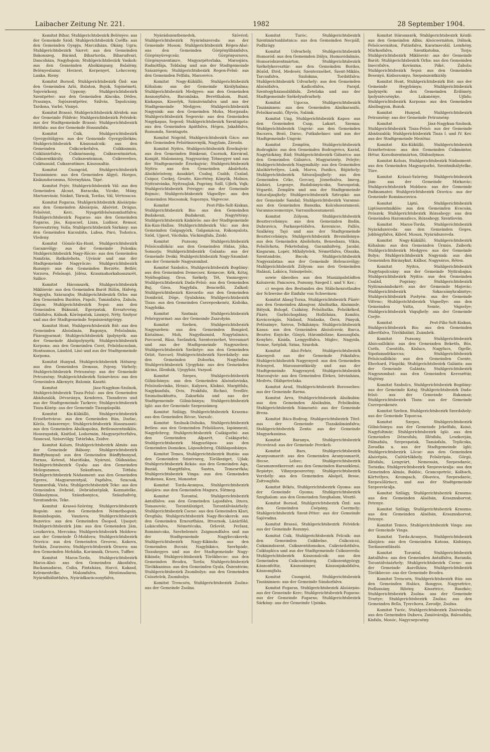Laibacher Zeitung Nr. 221. 1982 28 September 1904.
Komitat Bihar, Stuhlgerichtsbezirk Belényes: aus der Gemeinde Szód; Stuhlgerichtsbezirk Cséffa: aus den Gemeinden Gyapju, Marcziháza, Okány, Ugra; Stuhlgerichtsbezirk Sárret: aus den Gemeinden Bakonszeg, Báránd, Bihartorda, Biharudvari, Dancsháza, Nagybajom; Stuhlgerichtsbezirk Vaskoh: aus den Gemeinden Alsókimpany, Balalény, Belényeslazur, Herzest, Kerpenyet, Lehecseny, Lunka, Rieny.
Komitat Borsod, Stuhlgerichtsbezirk Ózd: aus den Gemeinden Arló, Balaton, Bojok, Sajónémeti, Sajovárkony, Uppony; Stuhlgerichtsbezirk Szentpéter: aus den Gemeinden Alacska, Dédes, Prasznya, Sajószentpéter, Szilvás, Tapolcsány, Tardona, Varbó, Visnyó.
Komitat Brassó, Stuhlgerichtsbezirk Alvidek: aus der Gemeinde Földvár; Stuhlgerichtsbezirk Felvidek: aus der Stadtgemeinde Brassó; Stuhlgerichtsbezirk Hétfalu: aus der Gemeinde Hosszufalu.
Komitat Csik, Stuhlgerichtsbezirk Gyergyótölgyes: aus der Gemeinde Gyergyóbékás; Stuhlgerichtsbezirk Kászonalcsik: aus den Gemeinden Csikcsekefalva, Csikkozmás, Csiklázárfalva, Csikménaság, Csikszentmárton, Csikszentkirály, Csikszentsimon, Csikverebes, Csiktusnád, Csikszentimre, Kászonaltiz.
Komitat Csongrád, Stuhlgerichtsbezirk Tiszáninnen: aus den Gemeinden Algyö, Horgos, Kiskundorozsma, Sövényháza, Tápé.
Komitat Fejér, Stuhlgerichtsbezirk Vál: aus den Gemeinden Alcsut, Baracska, Vicske, Mány, Martonvásár, Sóskut, Tárnok, Tordas, Vál, Vértesacsa.
Komitat Fogaras, Stuhlgerichtsbezirk Alsóárpás: aus den Gemeinden Alsóárpás, Alsóvist, Drágus, Felsövist, Kerc, Nyugotifelsöszombatfalva; Stuhlgerichtsbezirk Fogaras: aus den Gemeinden Fogaras, Jás, Kopacsel, Lisza, Ludisor, Rensor, Szevesztrény, Voila; Stuhlgerichtsbezirk Sárkány: aus den Gemeinden Kucsuláta, Lubsa, Páró, Todorica, Vledeny.
Komitat Gömör-Kis-Hont, Stuhlgerichtsbezirk Garamvölgy: aus der Gemeinde Polonka; Stuhlgerichtsbezirk Nagy-Röcze: aus den Gemeinden Nandrás, Ratkolehota, Ujvásár und aus der Stadtgemeinde Nagyröcze; Stuhlgerichtsbezirk Rozsnyó: aus den Gemeinden Berzéte, Betlér, Vorzova, Felsösajó, Jólész, Kraszna­horkaho­sszurét, Szilice.
Komitat Háromszék, Stuhlgerichtsbezirk Miklósvár: aus den Gemeinden Barót Bölön, Hidvég, Nagyajta, Száraz­ajta; Stuhlgerichtsbezirk Orba: aus den Gemeinden Barátos, Papolc, Tamásfalva, Zabola, Zágon; Stuhlgerichtsbezirk Sepsi: aus den Gemeinden Bükszád, Egerpatak, Eresztevény, Gidófalva, Kálnok, Köröspatak, Lisznyó, Néty, Szotyor und aus der Stadtgemeinde Sepsiszentgyörgy.
Komitat Hont, Stuhlgerichtsbezirk Bát: aus den Gemeinden Alsóalmás, Bagonya, Felsöalmás, Füzesgyarmat; Stuhlgerichtsbezirk Ipolynyék: aus der Gemeinde Alsóipolynyék; Stuhlgerichtsbezirk Korpona: aus den Gemeinden Cseri, Felsödacsolam, Hontsomos, Lászlód, Lisó und aus der Stadtgemeinde Korpona.
Komitat Hunyad, Stuhlgerichtsbezirk Hátszeg: aus den Gemeinden Demsus, Pojeny, Várhely; Stuhlgerichtsbezirk Petrozsény: aus der Gemeinde Petrozsény; Stuhlgerichtsbezirk Szászváros: aus den Gemeinden Alkenyér, Balomir, Kasztó.
Komitat Jász-Nagykun-Szolnok, Stuhlgerichtsbezirk Tisza-Felsö: aus den Gemeinden Abádszalók, Dévaványa, Kenderes, Tiszaderzs und aus der Stadtgemeinde Turkeve; Stuhlgerichtsbezirk Tisza-Közép: aus der Gemeinde Tiszapüspöki.
Komitat Kis-Küküllö, Stuhlgerichtsbezirk Erzsébetváros: aus den Gemeinden Bún, Darlac, Körös, Szászernye; Stuhlgerichtsbezirk Hosszuaszó: aus den Gemeinden Alsókapolna, Betlenszentmiklós, Hosszupatak, Kisitlod, Lodormán, Magyarpéterfalva, Szancsal, Szászvölgy, Tatárlaka, Zsidve.
Komitat Kolozs, Stuhlgerichtsbezirk Almás: aus der Gemeinde Bábony; Stuhlgerichtsbezirk Bánffyhunyad: aus den Gemeinden Bánffyhunyad, Farnas, Ketesd, Marótlaka, Nyárszó, Oláhnádas; Stuhlgerichtsbezirk Gyalu: aus den Gemeinden Melegszamos, Szászfenes, Tótfalu; Stuhlgerichtsbezirk Nádasment: aus den Gemeinden Egeres, Magyarszentpál, Papfalva, Szucsak, Szumurduk, Vista; Stuhlgerichtsbezirk Teke: aus den Gemeinden Debrád, Debrádszéplak, Kozmatelke, Oláhsolymos, Szászbanyica, Szászludvég, Szentandrás, Teke.
Komitat Krassó-Szörény, Stuhlgerichtsbezirk Bogsán: aus den Gemeinden Németbogsán, Románbogsán, Vasziova; Stuhlgerichtsbezirk Bozovics: aus den Gemeinden Ösopod, Ujsopot; Stuhlgerichtsbezirk Jám: aus den Gemeinden Jám, Leszkovica, Mercsina; Stuhlgerichtsbezirk Moldova: aus der Gemeinde Ó-Moldova; Stuhlgerichtsbezirk Oravica: aus den Gemeinden Greovac, Kakova, Székás, Zsurzsova; Stuhlgerichtsbezirk Orsova: aus den Gemeinden Mehádia, Korámnik, Orsova, Tuffier.
Komitat Maros-Torda, Stuhlgerichtsbezirk Maros-Alsó: aus den Gemeinden Akosfalva, Backamadaras, Csiba, Fintaháza, Harcó, Kakasd, Kelementelke, Malomfalva, Mezömadaras, Nyárádbálintfalva, Nyárádkarácsonyfalva,
Nyárádszentbenedek, Szövérd; Stuhlgerichtsbezirk Nyárádszereda: aus der Gemeinde Moson; Stuhlgerichtsbezirk Régen-Alsó: aus den Gemeinden Görgénylibánfalva, Görgényüvegcsür, Görgényorsova, Görgényszentimre, Magyarpéterlaka, Marosjára, Radnótfája, Toldalag und aus der Stadtgemeinde Szászrégen; Stuhlgerichtsbezirk Regen-Felsö: aus den Gemeinden Felfalu, Marosvécs.
Komitat Nagy-Küküllö, Stuhlgerichtsbezirk Köhalom: aus der Gemeinde Királyhalma; Stuhlgerichtsbezirk Medgyes: aus den Gemeinden Asszonyfalva, Baromlaka, Beretthalom, Buzd, Kiskapus, Kisselyk, Szászivánfalva und aus der Stadtgemeinde Medgyes; Stuhlgerichtsbezirk Nagysink: aus den Gemeinden Moha, Morgauda; Stuhlgerichtsbezirk Segesvár: aus den Gemeinden Nagykapus, Segesd; Stuhlgerichtsbezirk Szentágota: aus den Gemeinden Apátfalva, Hégen, Jakabfalva, Rozsonda, Szentagota.
Komitat Nógrád, Stuhlgerichtsbezirk Gács: aus den Gemeinden Felsötiszovnyik, Nagylam, Závoda.
Komitat Nyitra, Stuhlgerichtsbezirk Érsekujvár: aus den Gemeinden Bánkeszi, Csornok, Kisvárad, Komját, Malomszeg, Nagysurány, Tótmegyer und aus der Stadtgemeinde Érsekujvár; Stuhlgerichtsbezirk Nyitra: aus den Gemeinden Abalehota, Alsókörösteny, Assakürt, Csabaj, Csabb, Csalad, Csápor, Csekej, Geszte, Kiscétény, Könyök, Molnos, Nyitraivánka, Nyitraujlak, Pográny, Szill, Ujbék, Vajk; Stuhlgerichtsbezirk Privigye: aus der Gemeinde Bajmóc; Stuhlgerichtsbezirk Vágsellye: aus den Gemeinden Mocsonok, Sopornya, Vágvecse.
Komitat Pest-Pilis-Solt-Kiskun, Stuhlgerichtsbezirk Bia: aus den Gemeinden Budakeszi, Budakeszi, Nagytétény; Stuhlgerichtsbezirk Kiskörös: aus der Stadtgemeinde Kis-Kun-Hallas; Stuhlgerichtsbezirk Vác: aus den Gemeinden Galgagyörk, Galgamácsa, Rákospalota, Sződ, Ujpest, Vácduka, Váckisujfalu, Zsidó.
Komitat Pozsony, Stuhlgerichtsbezirk Felsöcsallóköz: aus den Gemeinden Hidas, Jóka, Somorja; Stuhlgerichtsbezirk Galanta: aus der Gemeinde Deáki; Stuhlgerichtsbezirk Nagy-Szombat: aus der Gemeinde Nagyszombat.
Komitat Szabolcs, Stuhlgerichtsbezirk Bogdány: aus den Gemeinden Demecser, Kemecse, Kék, Kótaj, Nyírbogdány, Oros, Székely, Tét, Vasmegyer; Stuhlgerichtsbezirk Dada-Felsö: aus den Gemeinden Buj, Gáva, Nagyfalu, Bencsellö, Zalkod; Stuhlgerichtsbezirk Kisvarda: aus den Gemeinden Dombrád, Döge, Gyulaháza; Stuhlgerichtsbezirk Tisza: aus den Gemeinden Cserepeskenéz, Kisbáka, Nagybáka.
Komitat Szatmár, Stuhlgerichtsbezirk Fehérgyarmat: aus der Gemeinde Zsarolyán.
Komitat Szeben, Stuhlgerichtsbezirk Nagyszeben: aus den Gemeinden Bongárd, Kistalmac, Moh, Nagydisznód, Nagytalmács, Porcsesd, Rüsz, Szelindek, Szenterzsébet, Veresmart und aus der Stadtgemeinde Nagyszeben; Stuhlgerichtsbezirk Szelistye: aus den Gemeinden Orlát, Szecsel; Stuhlgerichtsbezirk Szerdahely: aus den Gemeinden Doborka, Nagyludas; Stuhlgerichtsbezirk Ujegyház: aus den Gemeinden Alcina, Illenbák, Ujegyház, Vurpod.
Komitat Szepes, Stuhlgerichtsbezirk Gölnicbánya: aus den Gemeinden Alsószlovinka, Felsöszlovinka, Hrisóc, Kalyava, Kluknó, Margitfalu, Nagykunfalu, Ovis, Prakfalu, Richnó, Svedlér, Szomolnokhutta, Zakarfalu und aus der Stadtgemeinde Gölnicbánya; Stuhlgerichtsbezirk Igló: aus der Gemeinde Szepessümeg.
Komitat Szilágy, Stuhlgerichtsbezirk Kraszna: aus den Gemeinden Récse, Varsolc.
Komitat Szolnok-Doboka, Stuhlgerichtsbezirk Betlen: aus den Gemeinden Felsöilosva, Ispánmezö, Nagydebreg; Stuhlgerichtsbezirk Csákigorbó: aus den Gemeinden Alparét, Csákigorbó; Stuhlgerichtsbezirk Magyarlápos: aus den Gemeinden Domokos, Láposdebreg, Oláhlaposbánya.
Komitat Temes, Stuhlgerichtsbezirk Buziás: aus den Gemeinden Szinérszeg, Töröksziget, Ujlak; Stuhlgerichtsbezirk Rekás: aus den Gemeinden Aga, Buzád, Margitfalva, Sustra, Temesrékás; Stuhlgerichtsbezirk Vinga: aus den Gemeinden Brukenau, Knez, Monostor.
Komitat Torda-Aranyos, Stuhlgerichtsbezirk Alsójára: aus den Gemeinden Magura, Sütmeg.
Komitat Torontal, Stuhlgerichtsbezirk Antalfalva: aus den Gemeinden Lajosfalva, Dzora, Tomasovác, Torontálsziget, Torontálvásárhely; Stuhlgerichtsbezirk Csene: aus den Gemeinden Klari, Óregfalu; Stuhlgerichtsbezirk Nagy-Becskerek: aus den Gemeinden Ernesztháza, Ittvarnok, Lázárföld, Lukácsfalva, Németécska, Orlovát, Perlasz, Románécska, Szerbelemér, Zsigmondfalva und aus der Stadtgemeinde Nagybecskerek; Stuhlgerichtsbezirk Nagy-Kikinda: aus den Gemeinden Bocsár, Nagybikács, Szerbpáde, Tiszahegyes und aus der Stadtgemeinde Nagy-Kikinda; Stuhlgerichtsbezirk Törökbecse: aus den Gemeinden Beodra, Torda; Stuhlgerichtsbezirk Törökkanizsa: aus den Gemeinden Gyala, Öszentiván; Stuhlgerichtsbezirk Zsombolya: aus den Gemeinden Csösztelek, Zsombolya.
Komitat Trencsén, Stuhlgerichtsbezirk Zsolna: aus der Gemeinde Zsolna.
Komitat Turóc, Stuhlgerichtsbezirk Szentmártonblatnica: aus den Gemeinden Necpáll, Podhrágy.
Komitat Udvarhely, Stuhlgerichtsbezirk Homoród: aus den Gemeinden Dálya, Homoródalmás, Homoródszentmárton, Stuhlgerichtsbezirk Székelykeresztúr: aus den Gemeinden Bordos, Bözöd, Etéd, Medesér, Szenterzsébet, Szent-Miklós, Tarcsafalva, Szolokma, Tordátfalva; Stuhlgerichtsbezirk Udvarhely: aus den Gemeinden Alsósófalva, Kadicsfalva, Parajd, Szentegyházasoláhfalu, Zetelaka und aus der Stadtgemeinde Székelyudvarhely.
Komitat Ugocsa, Stuhlgerichtsbezirk Tiszáninnen: aus den Gemeinden Alsókaraszló, Felsökaraszló, Ölyvös, Salánk.
Komitat Ung, Stuhlgerichtsbezirk Kapos: aus den Gemeinden Csap, Lakart, Szenna; Stuhlgerichtsbezirk Ungvár: aus den Gemeinden Bacsava, Bezö, Daroc, Putkahelmec und aus der Stadtgemeinde Ungvár.
Komitat Zemplén, Stuhlgerichtsbezirk Bodrogköz: aus den Gemeinden Bodrogvécs, Karád, Nagytárkány, Rád; Stuhlgerichtsbezirk Gálszécs: aus den Gemeinden Gálszécs, Magyarizsép, Pelejte; Stuhlgerichtsbezirk Nagymihály: aus den Gemeinden Alsókörtvélyes, Lask, Morva, Pazdics, Bájárhely; Stuhlgerichtsbezirk Sátoraljaujhely: aus den Gemeinden Céke, Gercsej, Józsefsalva, Imreg, Kisbári, Legenye, Rudabányácska, Sarospatak, Végardó, Zemplén und aus der Stadtgemeinde Sátoraljaujhely; Stuhlgerichtsbezirk Sztropkó: aus der Gemeinde Sandal; Stuhlgerichtsbezirk Varannó: aus den Gemeinden Banszka, Kolcshosszumezö, Varannocsemernye, Varranóhosszumezö.
Komitat Zólyom, Stuhlgerichtsbezirk Besztercebánya: aus den Gemeinden Badin, Dubravica, Farkaspetöfalva, Kerenicse, Pallós, Szalkény, Tajó und aus der Stadtgemeinde Besztercebánya; Stuhlgerichtsbezirk Breznóbánya: aus den Gemeinden Alsólehota, Beneshaza, Vikás, Felsölehota, Feketebalog, Garamhidvég, Jarabó, Kisgaram, Lopér, Mihálytelek, Németfalva, Olaszka, Szentandrás, Bacok; Stuhlgerichtsbezirk Nagyszalatna: aus der Gemeinde Helencsvölgy; Stuhlgerichtsbezirk Zólyom: aus den Gemeinden Halászi, Lakóca, Szászpelsöc,
sowie überdies aus den Munizipalstädten Kolozsvár, Pancsova, Pozsony, Szeged I. und V. Ker.;
c) wegen des Bestandes des Stäbchenrotlaufes der Schweine die Einfuhr von Schweinen:
Komitat Abauj-Torna, Stuhlgerichtsbezirk Füzér: aus den Gemeinden Abaujvar, Alsóhutka, Alsómisle, Bátyok, Bologd, Csákány, Felsöhutka, Felsökéked, Füzér, Garbócbogdány, Hollóháza, Komlós, Kovácsvágás, Nádasd, Nádaska, Ósva, Pányok, Petöszinye, Széros, Telkibánya; Stuhlgerichtsbezirk Kassa: aus den Gemeinden Alsóolcsvár, Barca, Beszter, Enyicke, Gönyü, Hárombölzse, Kassaujfalu, Kenyhéc, Kisida, Lengyelfalva, Miglec, Nagyida, Semse, Széplak, Szina, Szurdok.
Komitat Alsó-Fehér, Stuhlgerichtsbezirk Kisenyed: aus der Gemeinde Pókafalva; Stuhlgerichtsbezirk Nagyenyed: aus den Gemeinden Felenyed, Marosszentkirály und aus der Stadtgemeinde Nagyenyed; Stuhlgerichtsbezirk Marosujvár: aus den Gemeinden Elekes, Istvánháza, Medvés, Oláhpeterlaka.
Komitat Arad, Stuhlgerichtsbezirk Borossebes: aus der Gemeinde Ravna.
Komitat Árva, Stuhlgerichtsbezirk Alsókubin: aus den Gemeinden Alsókubin, Felsökubin; Stuhlgerichtsbezirk Námesztó: aus der Gemeinde Breza.
Komitat Bács-Bodrog, Stuhlgerichtsbezirk Titel: aus der Gemeinde Tiszakálmánfalva; Stuhlgerichtsbezirk Zenta: aus der Gemeinde Magyarkanizsa.
Komitat Baranya, Stuhlgerichtsbezirk Pécsvárad: aus der Gemeinde Perekeb.
Komitat Bars, Stuhlgerichtsbezirk Aranyosmarót: aus den Gemeinden Aranyosmarót, Hecse, Lebec; Stuhlgerichtsbezirk Garamszentkereszt: aus den Gemeinden Barsszklenó, Repistye, Vihnyepeszerény; Stuhlgerichtsbezirk Verebély: aus den Gemeinden Alsópél, Besse, Zsitvaujfalu.
Komitat Békés, Stuhlgerichtsbezirk Gyoma: aus der Gemeinde Gyoma; Stuhlgerichtsbezirk Szeghalom: aus den Gemeinden Szeghalom, Vésztö.
Komitat Borsod, Stuhlgerichtsbezirk Ózd: aus den Gemeinden Csépány, Csermely; Stuhlgerichtsbezirk Szent-Péter: aus der Gemeinde Sajóvadna.
Komitat Brassó, Stuhlgerichtsbezirk Felvidek: aus der Gemeinde Rozsnyó.
Komitat Csik, Stuhlgerichtsbezirk Felcsik: aus den Gemeinden Csikbelne, Csikcsicsó, Csikmindszent, Csikszentdomokos, Csikvárdotfalva, Csiktaplóca und aus der Stadtgemeinde Csikszereda; Stuhlgerichtsbezirk Kászonalcsik: aus den Gemeinden Csikcsatószeg, Csikszentgyörgy, Kászonfeltiz, Kászonimper, Kászonjakabfalva, Kászonujfalu.
Komitat Csongrád, Stuhlgerichtsbezirk Tiszáninnen: aus der Gemeinde Sándorfalva.
Komitat Fogaras, Stuhlgerichtsbezirk Alsóárpás: aus der Gemeinde Kerc; Stuhlgerichtsbezirk Fogaras: aus der Gemeinde Fogaras; Stuhlgerichtsbezirk Sárkány: aus der Gemeinde Ujsinka.
Komitat Háromszék, Stuhlgerichtsbezirk Kézdi: aus den Gemeinden Albis, Alsócsernáton, Dálnok, Felsöcsernáton, Futásfalva, Karatnavolál, Lemhény, Márkosfalva, Szentkatolna, Torja; Stuhlgerichtsbezirk Miklósvár: aus der Gemeinde Barót; Stuhlgerichtsbezirk Orba: aus den Gemeinden Imecsfalva, Kovászna, Páké, Zabola; Stuhlgerichtsbezirk Sepsi: aus den Gemeinden Besenyö, Kisborosnyo, Szepsiszentkirály.
Komitat Hont, Stuhlgerichtsbezirk Bát: aus der Gemeinde Hegybánya; Stuhlgerichtsbezirk Ipolynyék: aus den Gemeinden Erdöméy, Ipolyszécsénykе, Lukanénye, Ujfalu; Stuhlgerichtsbezirk Korpona: aus den Gemeinden Alsóbagyon, Bozok.
Komitat Hunyad, Stuhlgerichtsbezirk Petrozsény: aus der Gemeinde Petrozsény.
Komitat Jász-Nagykun-Szolnok, Stuhlgerichtsbezirk Tisza-Felsö: aus der Gemeinde Abádszalók; Stuhlgerichtsbezirk Tisza I. und IV. Ker. aus der Stadtgemeinde Mezötur.
Komitat Kis-Küküllö, Stuhlgerichtsbezirk Erzsébetváros: aus den Gemeinden Csikmántor, Hétur, Korodszentmárton, Oláhsolymos.
Komitat Kolozs, Stuhlgerichtsbezirk Nádasment: aus den Gemeinden Magyargorbó, Szentmihálytelke, Türe.
Komitat Krássó-Szörény, Stuhlgerichtsbezirk Jám: aus der Gemeinde Mirkovác; Stuhlgerichtsbezirk Moldava: aus der Gemeinde Padinamatei; Stuhlgerichtsbezirk Oravica: aus der Gemeinde Románoravica.
Komitat Liptó, Stuhlgerichtsbezirk Liptószentmiklós: aus den Gemeinden Kvacsán, Prószek; Stuhlgerichtsbezirk Rózsahegy: aus den Gemeinden Haromszlecs, Rózsahegy, Szentlován.
Komitat Maros-Torda, Stuhlgerichtsbezirk Nyárádszereda: aus den Gemeinden Geges, Jobbágyfalva, Kibéd, Moson, Nyárádszereda.
Komitat Nagy-Küküllö, Stuhlgerichtsbezirk Köhalom: aus den Gemeinden Ürmös, Zsiberk; Stuhlgerichtsbezirk Medgyes: aus der Gemeinde Bolya; Stuhlgerichtsbezirk Nagysink: aus den Gemeinden Báránykut, Kálbor, Nagysáros, Réten.
Komitat Nyitra, Stuhlgerichtsbezirk Nagytapolcsány: aus der Gemeinde Nyitrabajna; Stuhlgerichtsbezirk Nyitra: aus den Gemeinden Család, Pográny; Stuhlgerichtsbezirk Nyitrazsámbokrét: aus der Gemeinde Majovác; Stuhlgerichtsbezirk Szkacsányhrabistye; Stuhlgerichtsbezirk Postyén: aus der Gemeinde Vittenc; Stuhlgerichtsbezirk Vágsellye: aus den Gemeinden Vatta, Semte, Vágselye; Stuhlgerichtsbezirk Vágujhely: aus der Gemeinde Csejte.
Komitat Pest-Pilis-Solt-Kiskun, Stuhlgerichtsbezirk Bia: aus den Gemeinden Albertfalva, Törökbálint, Zsámbék.
Komitat Pozsony, Stuhlgerichtsbezirk Alsócsallóköz: aus den Gemeinden Beketfa, Bös, Cséfa, Csentöfa, Kislucs, Nagylucs, Ogelle, Sipofamadékarcsa; Stuhlgerichtsbezirk Felsöcsallóköz: aus den Gemeinden Csente, Eberhard, Püspöki; Stuhlgerichtsbezirk Galánta: aus der Gemeinde Galánta; Stuhlgerichtsbezirk Nagyszombat: aus den Gemeinden Kereszttúr, Majtény.
Komitat Szabolcs, Stuhlgerichtsbezirk Bogdány: aus der Gemeinde Kotaj; Stuhlgerichtsbezirk Dada-felsö: aus der Gemeinde Rakamaz; Stuhlgerichtsbezirk Tisza: aus der Gemeinde Cserepeskenéz.
Komitat Szeben, Stuhlgerichtsbezirk Szerdahely: aus der Gemeinde Toporcsa.
Komitat Szepes, Stuhlgerichtsbezirk Gölnicbánya: aus der Gemeinde Jekelfalu, Koisó, Nagyfoltmár; Stuhlgerichtsbezirk Igló: aus den Gemeinden Dénesfalu, Illésfalu, Leszkovján, Pálmafalu, Szepespatak, Tamásfalu, Teplicska, Zavadka u. aus der Stadtgemeinde Igló; Stuhlgerichtsbezirk Löcse: aus den Gemeinden Alsórépás, Csötörtökhely, Felsörépás, Görgö, Illésfalu, Lengvárt, Nemessán, Szepesdaróc, Toriszka; Stuhlgerichtsbezirk Szepesváralja: aus den Gemeinden Almás, Baldóc, Grancspetröc, Kolbach, Körtvélyes, Krompach, Olsavica, Szepesdaróc, Szepesölöriucz, und aus der Stadtgemeinde Szepesváralja.
Komitat Szilágy, Stuhlgerichtsbezirk Kraszna: aus den Gemeinden Alsóbán, Krasznahorvat, Petenye.
Komitat Szilágy, Stuhlgerichtsbezirk Kraszna: aus den Gemeinden Alsóbán, Krasznahorvat, Petenye.
Komitat Temes, Stuhlgerichtsbezirk Vinga: aus der Gemeinde Vinga.
Komitat Torda-Aranyos, Stuhlgerichtsbezirk Alsójára: aus den Gemeinden Katona, Kisbánya, Tordaszentlászló.
Komitat Torontal, Stuhlgerichtsbezirk Antalfalva: aus den Gemeinden Antalfalva, Baranda, Torontálvásárhely; Stuhlgerichtsbezirk Csene: aus der Gemeinde Aurelháza; Stuhlgerichtsbezirk Törökbecse: aus der Gemeinde Beodra.
Komitat Trencsén, Stuhlgerichtsbezirk Bán: aus den Gemeinden Halács, Rongyos, Nagysztrice, Podluzsány, Ribény, Kissztrice, Ruszkóc; Stuhlgerichtsbezirk Zsolna: aus der Gemeinde Trsztye; Stuhlgerichtsbezirk Zsolna: aus den Gemeinden Bella, Tyerchova, Zavodje, Zsolna.
Komitat Turóc, Stuhlgerichtsbezirk Znióváralja: aus den Gemeinden Dubova, Zsnióváralja, Balesafalu, Kisfalu, Mosóc, Nagycsepcsény.